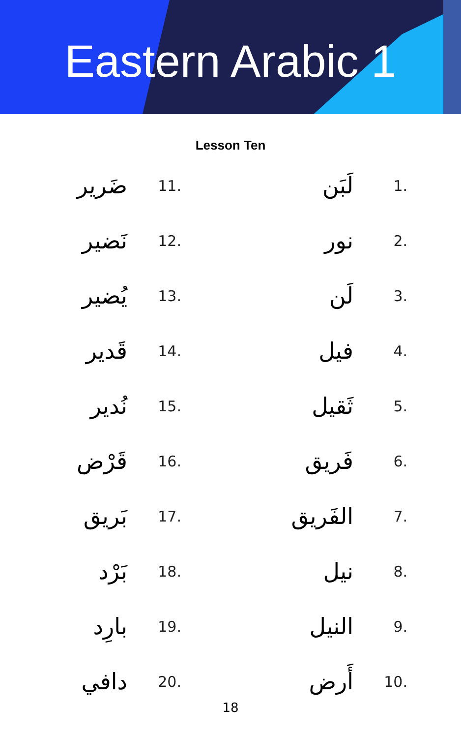Eastern Arabic 1
Lesson Ten
ضَرير 11.
نَضير 12.
يُضير 13.
قَدير 14.
نُدير 15.
قَرْض 16.
بَريق 17.
بَرْد 18.
بارِد 19.
دافي 20.
لَبَن 1.
نور 2.
لَن 3.
فيل 4.
ثَقيل 5.
فَريق 6.
الفَريق 7.
نيل 8.
النيل 9.
أَرض 10.
18